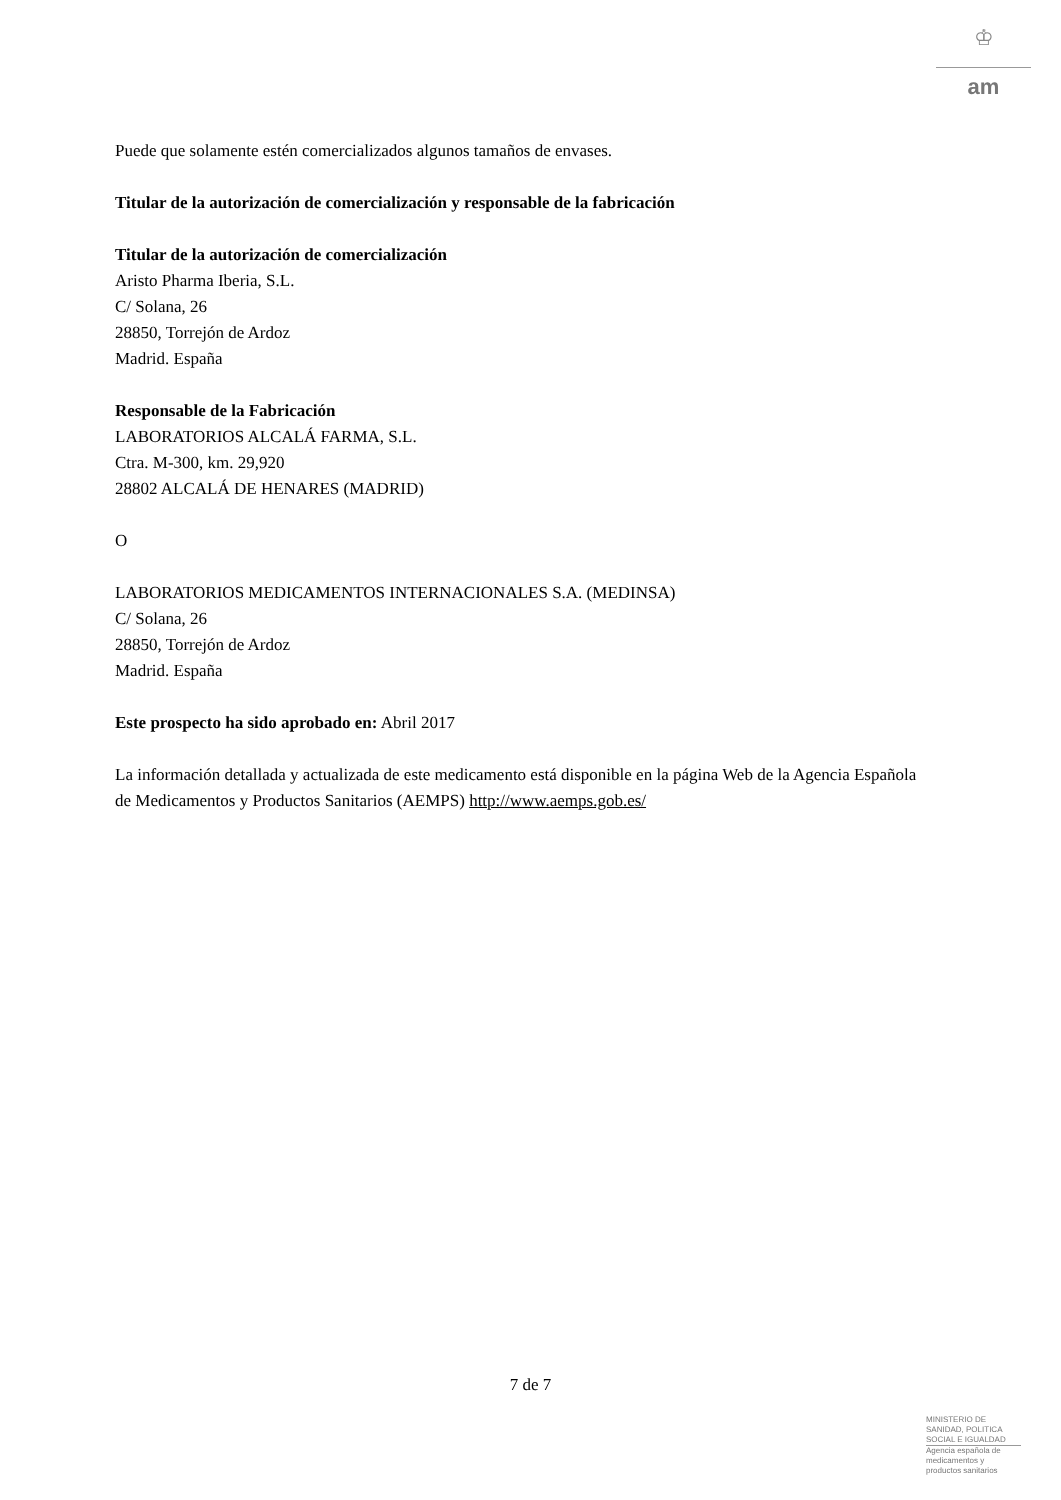♔
am
Puede que solamente estén comercializados algunos tamaños de envases.
Titular de la autorización de comercialización y responsable de la fabricación
Titular de la autorización de comercialización
Aristo Pharma Iberia, S.L.
C/ Solana, 26
28850, Torrejón de Ardoz
Madrid. España
Responsable de la Fabricación
LABORATORIOS ALCALÁ FARMA, S.L.
Ctra. M-300, km. 29,920
28802 ALCALÁ DE HENARES (MADRID)
O
LABORATORIOS MEDICAMENTOS INTERNACIONALES S.A. (MEDINSA)
C/ Solana, 26
28850, Torrejón de Ardoz
Madrid. España
Este prospecto ha sido aprobado en: Abril 2017
La información detallada y actualizada de este medicamento está disponible en la página Web de la Agencia Española de Medicamentos y Productos Sanitarios (AEMPS) http://www.aemps.gob.es/
7 de 7
MINISTERIO DE
SANIDAD, POLITICA
SOCIAL E IGUALDAD
Agencia española de
medicamentos y
productos sanitarios